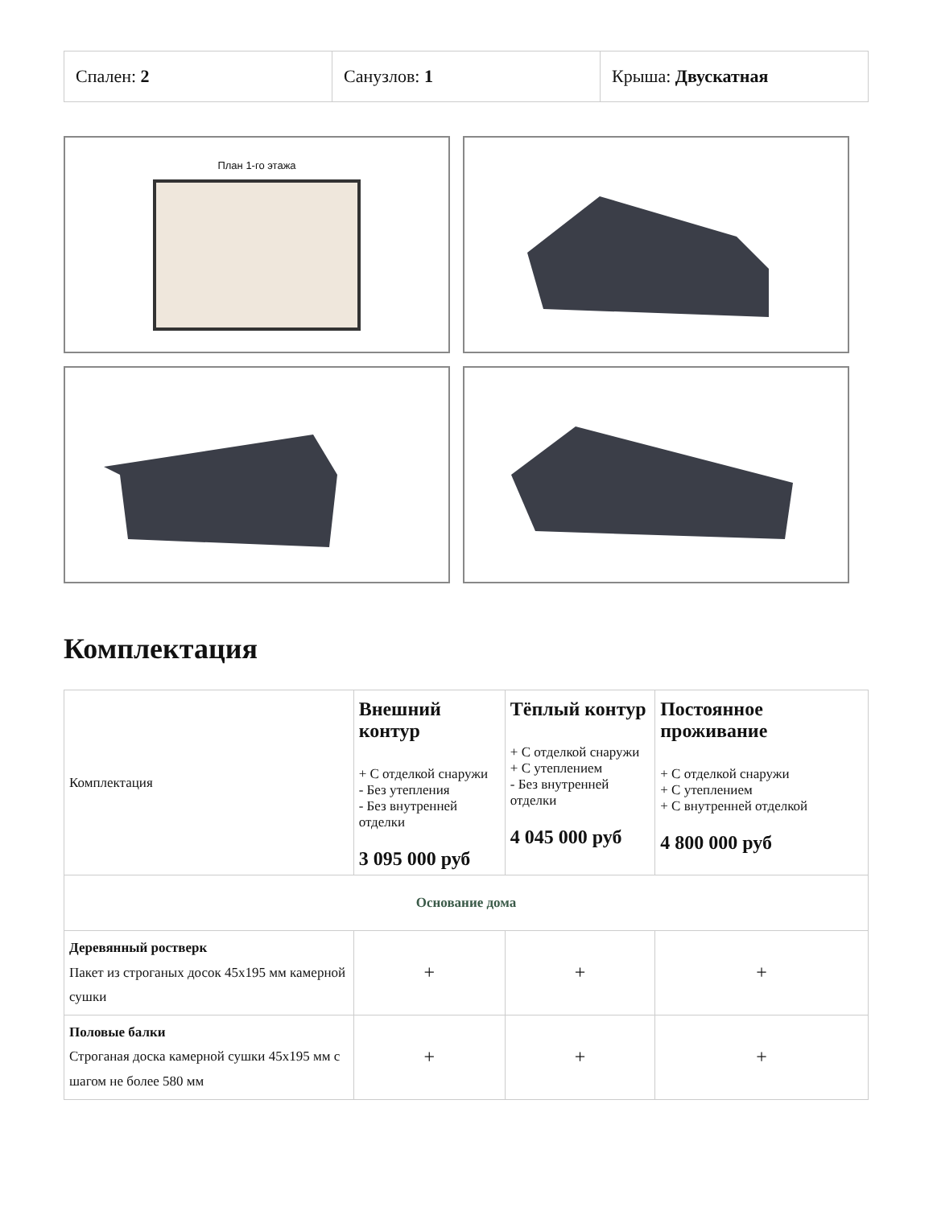| Спален: 2 | Санузлов: 1 | Крыша: Двускатная |
План 1-го этажа
Комплектация
| Комплектация | Внешний контур + С отделкой снаружи - Без утепления - Без внутренней отделки 3 095 000 руб | Тёплый контур + С отделкой снаружи + С утеплением - Без внутренней отделки 4 045 000 руб | Постоянное проживание + С отделкой снаружи + С утеплением + С внутренней отделкой 4 800 000 руб |
| --- | --- | --- | --- |
| Основание дома | | | |
| Деревянный ростверк Пакет из строганых досок 45х195 мм камерной сушки | + | + | + |
| Половые балки Строганая доска камерной сушки 45х195 мм с шагом не более 580 мм | + | + | + |